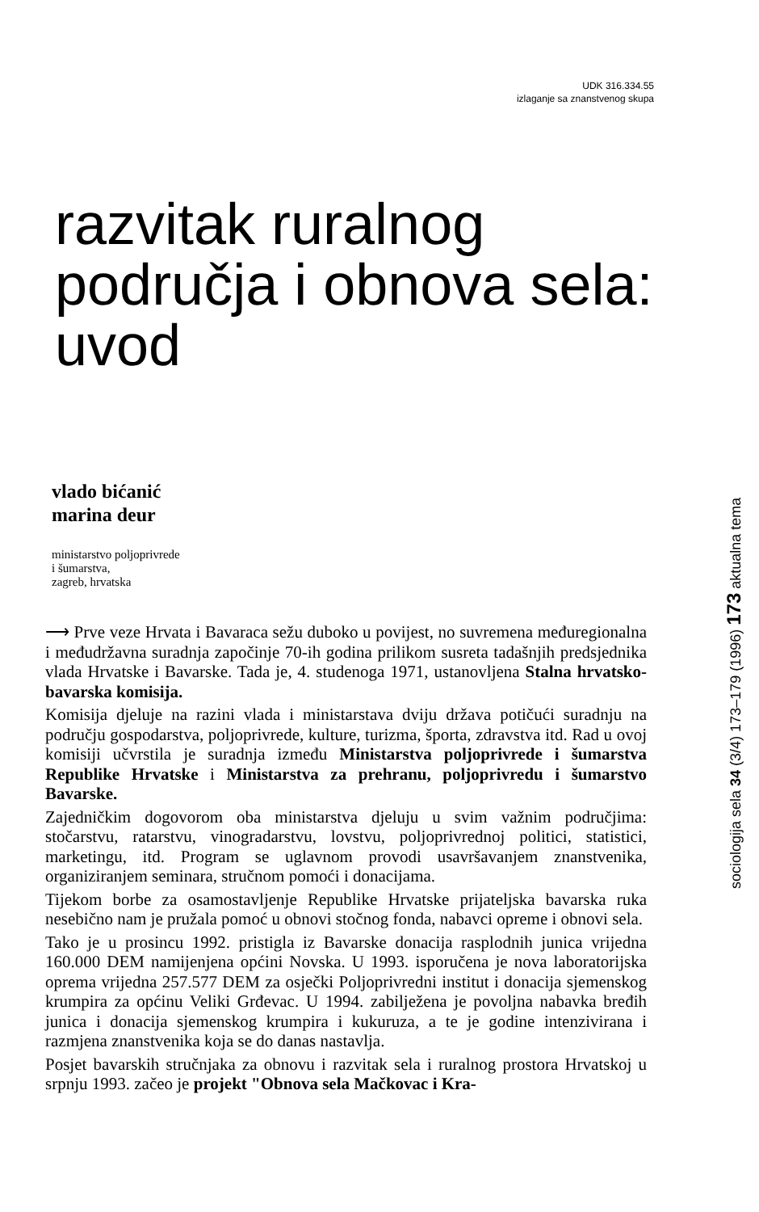UDK 316.334.55
izlaganje sa znanstvenog skupa
razvitak ruralnog
područja i obnova sela:
uvod
vlado bićanić
marina deur
ministarstvo poljoprivrede
i šumarstva,
zagreb, hrvatska
⟶ Prve veze Hrvata i Bavaraca sežu duboko u povijest, no suvremena međuregionalna i međudržavna suradnja započinje 70-ih godina prilikom susreta tadašnjih predsjednika vlada Hrvatske i Bavarske. Tada je, 4. studenoga 1971, ustanovljena Stalna hrvatsko-bavarska komisija.
Komisija djeluje na razini vlada i ministarstava dviju država potičući suradnju na području gospodarstva, poljoprivrede, kulture, turizma, športa, zdravstva itd. Rad u ovoj komisiji učvrstila je suradnja između Ministarstva poljoprivrede i šumarstva Republike Hrvatske i Ministarstva za prehranu, poljoprivredu i šumarstvo Bavarske.
Zajedničkim dogovorom oba ministarstva djeluju u svim važnim područjima: stočarstvu, ratarstvu, vinogradarstvu, lovstvu, poljoprivrednoj politici, statistici, marketingu, itd. Program se uglavnom provodi usavršavanjem znanstvenika, organiziranjem seminara, stručnom pomoći i donacijama.
Tijekom borbe za osamostavljenje Republike Hrvatske prijateljska bavarska ruka nesebično nam je pružala pomoć u obnovi stočnog fonda, nabavci opreme i obnovi sela.
Tako je u prosincu 1992. pristigla iz Bavarske donacija rasplodnih junica vrijedna 160.000 DEM namijenjena općini Novska. U 1993. isporučena je nova laboratorijska oprema vrijedna 257.577 DEM za osječki Poljoprivredni institut i donacija sjemenskog krumpira za općinu Veliki Grđevac. U 1994. zabilježena je povoljna nabavka bređih junica i donacija sjemenskog krumpira i kukuruza, a te je godine intenzivirana i razmjena znanstvenika koja se do danas nastavlja.
Posjet bavarskih stručnjaka za obnovu i razvitak sela i ruralnog prostora Hrvatskoj u srpnju 1993. začeo je projekt "Obnova sela Mačkovac i Kra-
sociologija sela 34 (3/4) 173–179 (1996) 173 aktualna tema